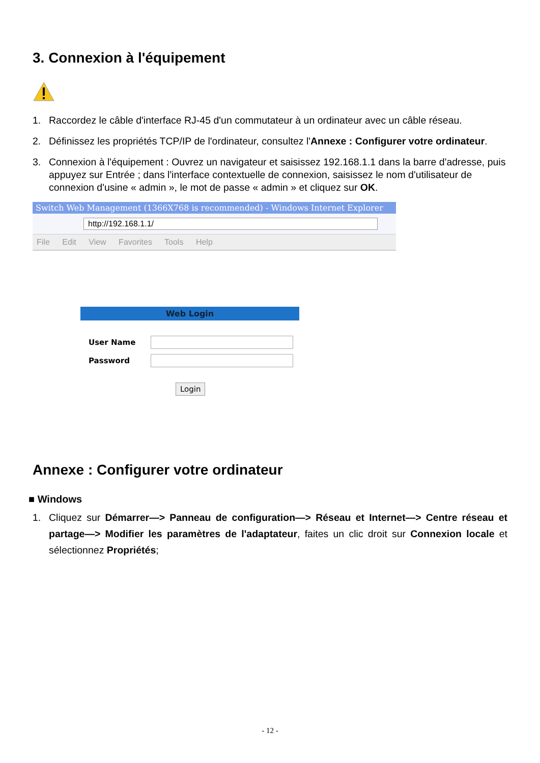3. Connexion à l'équipement
1. Raccordez le câble d'interface RJ-45 d'un commutateur à un ordinateur avec un câble réseau.
2. Définissez les propriétés TCP/IP de l'ordinateur, consultez l'Annexe : Configurer votre ordinateur.
3. Connexion à l'équipement : Ouvrez un navigateur et saisissez 192.168.1.1 dans la barre d'adresse, puis appuyez sur Entrée ; dans l'interface contextuelle de connexion, saisissez le nom d'utilisateur de connexion d'usine « admin », le mot de passe « admin » et cliquez sur OK.
Switch Web Management (1366X768 is recommended) - Windows Internet Explorer
http://192.168.1.1/
File Edit View Favorites Tools Help
Web Login
User Name
Password
Login
Annexe : Configurer votre ordinateur
■ Windows
1. Cliquez sur Démarrer—> Panneau de configuration—> Réseau et Internet—> Centre réseau et partage—> Modifier les paramètres de l'adaptateur, faites un clic droit sur Connexion locale et sélectionnez Propriétés;
- 12 -